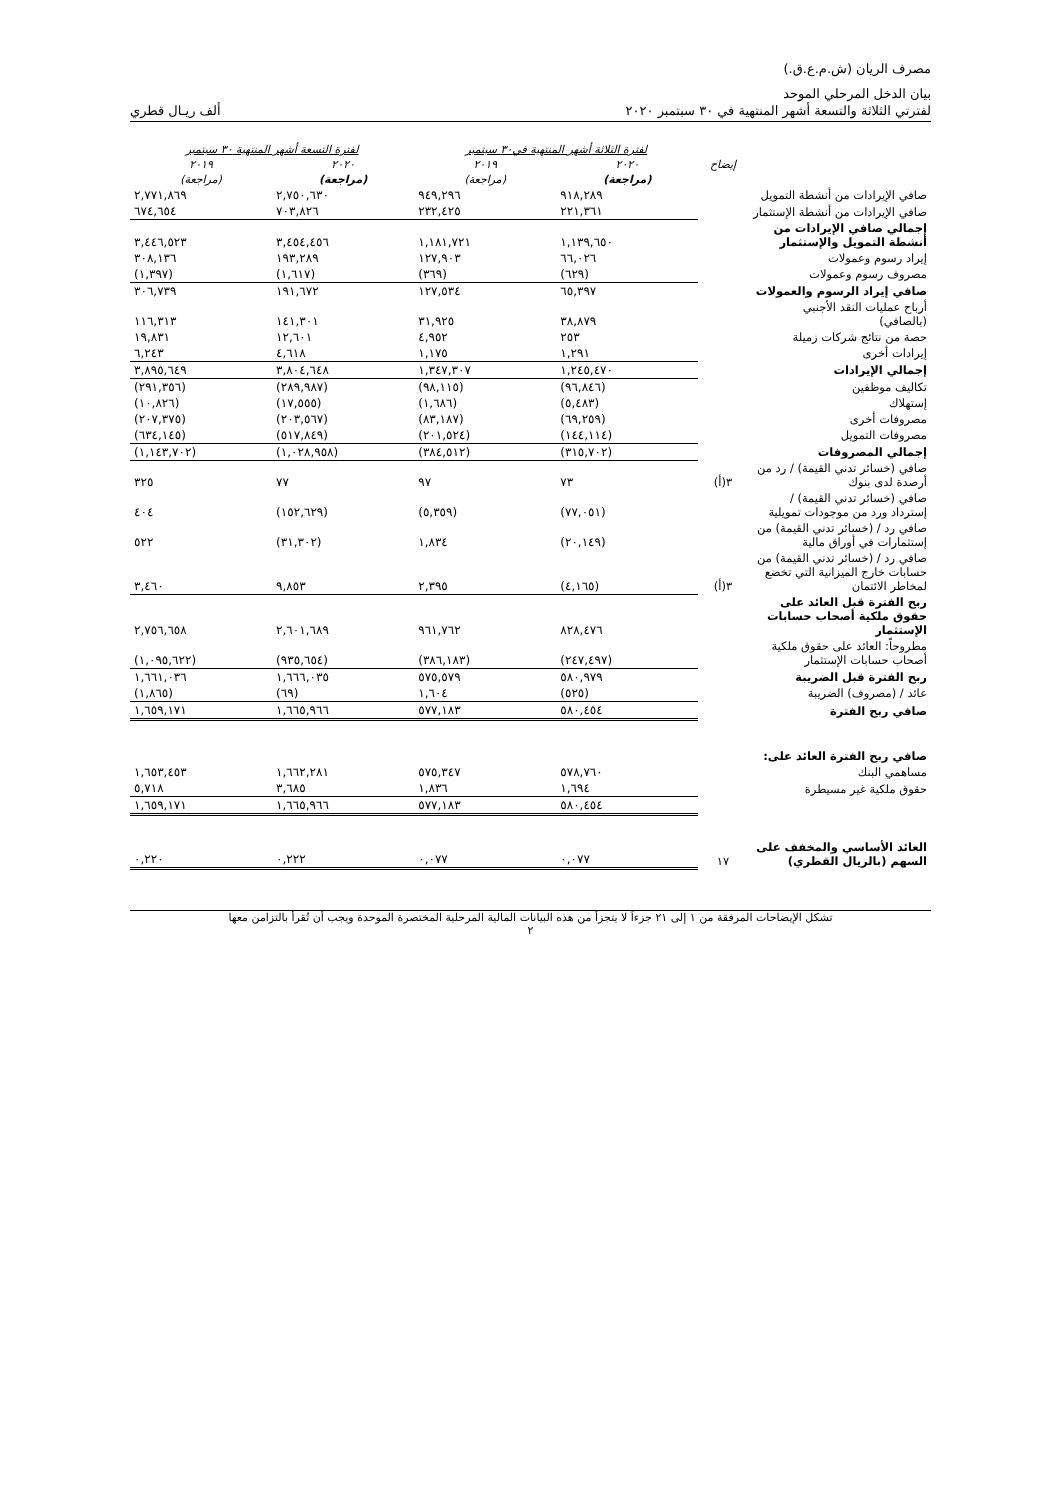مصرف الريان (ش.م.ع.ق.)
بيان الدخل المرحلي الموحد
لفترتي الثلاثة والتسعة أشهر المنتهية في ٣٠ سبتمبر ٢٠٢٠ ألف ريـال قطري
| | | لفترة الثلاثة أشهر المنتهية في٣٠ سبتمبر | | لفترة التسعة أشهر المنتهية ٣٠ سبتمبر | |
| --- | --- | --- | --- | --- | --- |
| | إيضاح | ٢٠٢٠ | ٢٠١٩ | ٢٠٢٠ | ٢٠١٩ |
| | | (مراجعة) | (مراجعة) | (مراجعة) | (مراجعة) |
| صافي الإيرادات من أنشطة التمويل | | ٩١٨,٢٨٩ | ٩٤٩,٢٩٦ | ٢,٧٥٠,٦٣٠ | ٢,٧٧١,٨٦٩ |
| صافي الإيرادات من أنشطة الإستثمار | | ٢٢١,٣٦١ | ٢٣٢,٤٢٥ | ٧٠٣,٨٢٦ | ٦٧٤,٦٥٤ |
| إجمالي صافي الإيرادات من أنشطة التمويل والإستثمار | | ١,١٣٩,٦٥٠ | ١,١٨١,٧٢١ | ٣,٤٥٤,٤٥٦ | ٣,٤٤٦,٥٢٣ |
| إيراد رسوم وعمولات | | ٦٦,٠٢٦ | ١٢٧,٩٠٣ | ١٩٣,٢٨٩ | ٣٠٨,١٣٦ |
| مصروف رسوم وعمولات | | (٦٢٩) | (٣٦٩) | (١,٦١٧) | (١,٣٩٧) |
| صافي إيراد الرسوم والعمولات | | ٦٥,٣٩٧ | ١٢٧,٥٣٤ | ١٩١,٦٧٢ | ٣٠٦,٧٣٩ |
| أرباح عمليات النقد الأجنبي (بالصافي) | | ٣٨,٨٧٩ | ٣١,٩٢٥ | ١٤١,٣٠١ | ١١٦,٣١٣ |
| حصة من نتائج شركات زميلة | | ٢٥٣ | ٤,٩٥٢ | ١٢,٦٠١ | ١٩,٨٣١ |
| إيرادات أخرى | | ١,٢٩١ | ١,١٧٥ | ٤,٦١٨ | ٦,٢٤٣ |
| إجمالي الإيرادات | | ١,٢٤٥,٤٧٠ | ١,٣٤٧,٣٠٧ | ٣,٨٠٤,٦٤٨ | ٣,٨٩٥,٦٤٩ |
| تكاليف موظفين | | (٩٦,٨٤٦) | (٩٨,١١٥) | (٢٨٩,٩٨٧) | (٢٩١,٣٥٦) |
| إستهلاك | | (٥,٤٨٣) | (١,٦٨٦) | (١٧,٥٥٥) | (١٠,٨٢٦) |
| مصروفات أخرى | | (٦٩,٢٥٩) | (٨٣,١٨٧) | (٢٠٣,٥٦٧) | (٢٠٧,٣٧٥) |
| مصروفات التمويل | | (١٤٤,١١٤) | (٢٠١,٥٢٤) | (٥١٧,٨٤٩) | (٦٣٤,١٤٥) |
| إجمالي المصروفات | | (٣١٥,٧٠٢) | (٣٨٤,٥١٢) | (١,٠٢٨,٩٥٨) | (١,١٤٣,٧٠٢) |
| صافي (خسائر تدني القيمة) / رد من أرصدة لدى بنوك | ٣(أ) | ٧٣ | ٩٧ | ٧٧ | ٣٢٥ |
| صافي (خسائر تدني القيمة) / إسترداد ورد من موجودات تمويلية | | (٧٧,٠٥١) | (٥,٣٥٩) | (١٥٢,٦٢٩) | ٤٠٤ |
| صافي رد / (خسائر تدني القيمة) من إستثمارات في أوراق مالية | | (٢٠,١٤٩) | ١,٨٣٤ | (٣١,٣٠٢) | ٥٢٢ |
| صافي رد / (خسائر تدني القيمة) من حسابات خارج الميزانية التي تخضع لمخاطر الائتمان | ٣(أ) | (٤,١٦٥) | ٢,٣٩٥ | ٩,٨٥٣ | ٣,٤٦٠ |
| ربح الفترة قبل العائد على حقوق ملكية أصحاب حسابات الإستثمار | | ٨٢٨,٤٧٦ | ٩٦١,٧٦٢ | ٢,٦٠١,٦٨٩ | ٢,٧٥٦,٦٥٨ |
| مطروحاً: العائد على حقوق ملكية أصحاب حسابات الإستثمار | | (٢٤٧,٤٩٧) | (٣٨٦,١٨٣) | (٩٣٥,٦٥٤) | (١,٠٩٥,٦٢٢) |
| ربح الفترة قبل الضريبة | | ٥٨٠,٩٧٩ | ٥٧٥,٥٧٩ | ١,٦٦٦,٠٣٥ | ١,٦٦١,٠٣٦ |
| عائد / (مصروف) الضريبة | | (٥٢٥) | ١,٦٠٤ | (٦٩) | (١,٨٦٥) |
| صافي ربح الفترة | | ٥٨٠,٤٥٤ | ٥٧٧,١٨٣ | ١,٦٦٥,٩٦٦ | ١,٦٥٩,١٧١ |
| صافي ربح الفترة العائد على: | | | | | |
| مساهمي البنك | | ٥٧٨,٧٦٠ | ٥٧٥,٣٤٧ | ١,٦٦٢,٢٨١ | ١,٦٥٣,٤٥٣ |
| حقوق ملكية غير مسيطرة | | ١,٦٩٤ | ١,٨٣٦ | ٣,٦٨٥ | ٥,٧١٨ |
| | | ٥٨٠,٤٥٤ | ٥٧٧,١٨٣ | ١,٦٦٥,٩٦٦ | ١,٦٥٩,١٧١ |
| العائد الأساسي والمخفف على السهم (بالريال القطري) | ١٧ | ٠,٠٧٧ | ٠,٠٧٧ | ٠,٢٢٢ | ٠,٢٢٠ |
تشكل الإيضاحات المرفقة من ١ إلى ٢١ جزءاً لا يتجزأ من هذه البيانات المالية المرحلية المختصرة الموحدة ويجب أن تُقرأ بالتزامن معها
٢